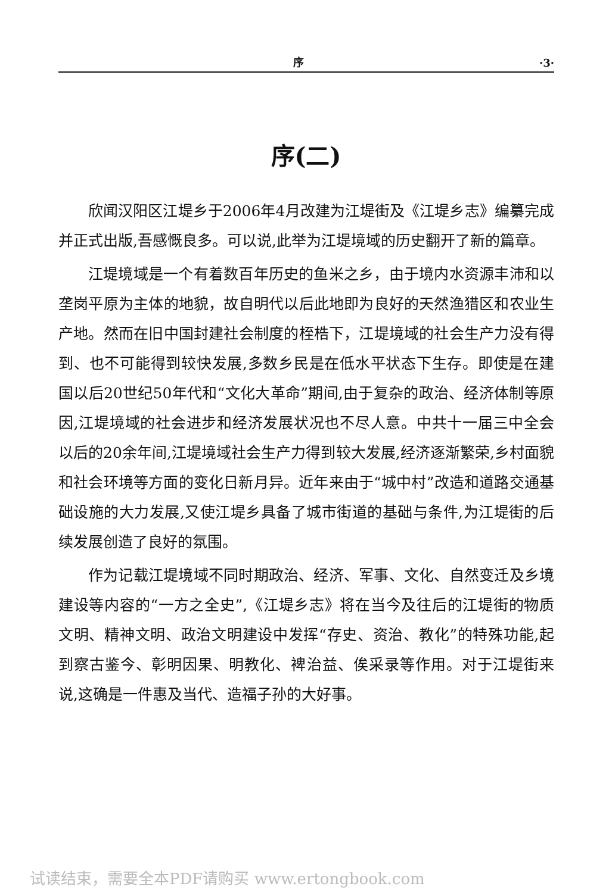序 ·3·
序(二)
欣闻汉阳区江堤乡于2006年4月改建为江堤街及《江堤乡志》编纂完成并正式出版,吾感慨良多。可以说,此举为江堤境域的历史翻开了新的篇章。
江堤境域是一个有着数百年历史的鱼米之乡，由于境内水资源丰沛和以垄岗平原为主体的地貌，故自明代以后此地即为良好的天然渔猎区和农业生产地。然而在旧中国封建社会制度的桎梏下，江堤境域的社会生产力没有得到、也不可能得到较快发展,多数乡民是在低水平状态下生存。即使是在建国以后20世纪50年代和“文化大革命”期间,由于复杂的政治、经济体制等原因,江堤境域的社会进步和经济发展状况也不尽人意。中共十一届三中全会以后的20余年间,江堤境域社会生产力得到较大发展,经济逐渐繁荣,乡村面貌和社会环境等方面的变化日新月异。近年来由于“城中村”改造和道路交通基础设施的大力发展,又使江堤乡具备了城市街道的基础与条件,为江堤街的后续发展创造了良好的氛围。
作为记载江堤境域不同时期政治、经济、军事、文化、自然变迁及乡境建设等内容的“一方之全史”,《江堤乡志》将在当今及往后的江堤街的物质文明、精神文明、政治文明建设中发挥“存史、资治、教化”的特殊功能,起到察古鉴今、彰明因果、明教化、裨治益、俟采录等作用。对于江堤街来说,这确是一件惠及当代、造福子孙的大好事。
试读结束，需要全本PDF请购买 www.ertongbook.com